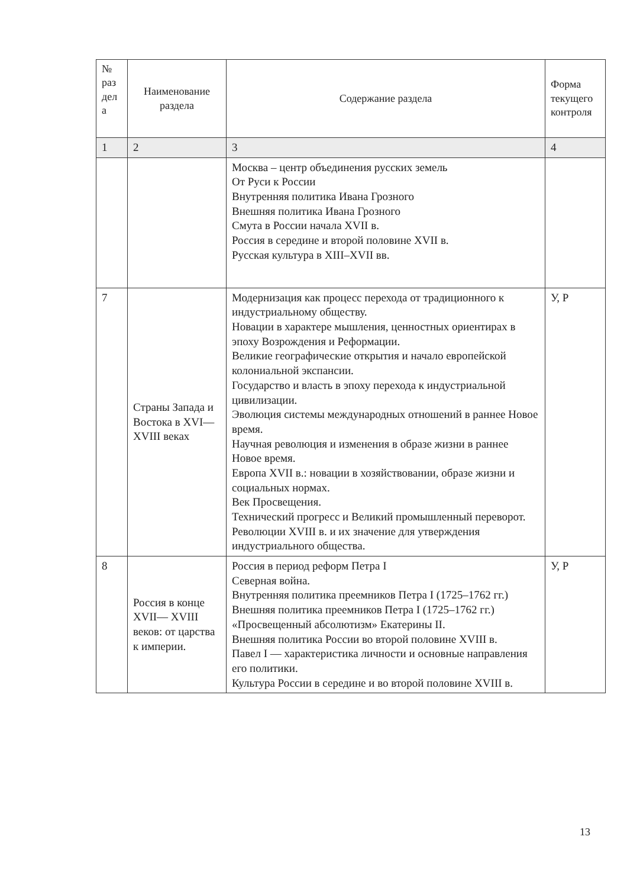| № раз дел а | Наименование раздела | Содержание раздела | Форма текущего контроля |
| --- | --- | --- | --- |
| 1 | 2 | 3 | 4 |
| | | Москва – центр объединения русских земель От Руси к России Внутренняя политика Ивана Грозного Внешняя политика Ивана Грозного Смута в России начала XVII в. Россия в середине и второй половине XVII в. Русская культура в XIII–XVII вв. | |
| 7 | Страны Запада и Востока в XVI— XVIII веках | Модернизация как процесс перехода от традиционного к индустриальному обществу. Новации в характере мышления, ценностных ориентирах в эпоху Возрождения и Реформации. Великие географические открытия и начало европейской колониальной экспансии. Государство и власть в эпоху перехода к индустриальной цивилизации. Эволюция системы международных отношений в раннее Новое время. Научная революция и изменения в образе жизни в раннее Новое время. Европа XVII в.: новации в хозяйствовании, образе жизни и социальных нормах. Век Просвещения. Технический прогресс и Великий промышленный переворот. Революции XVIII в. и их значение для утверждения индустриального общества. | У, Р |
| 8 | Россия в конце XVII— XVIII веков: от царства к империи. | Россия в период реформ Петра I Северная война. Внутренняя политика преемников Петра I (1725–1762 гг.) Внешняя политика преемников Петра I (1725–1762 гг.) «Просвещенный абсолютизм» Екатерины II. Внешняя политика России во второй половине XVIII в. Павел I — характеристика личности и основные направления его политики. Культура России в середине и во второй половине XVIII в. | У, Р |
13